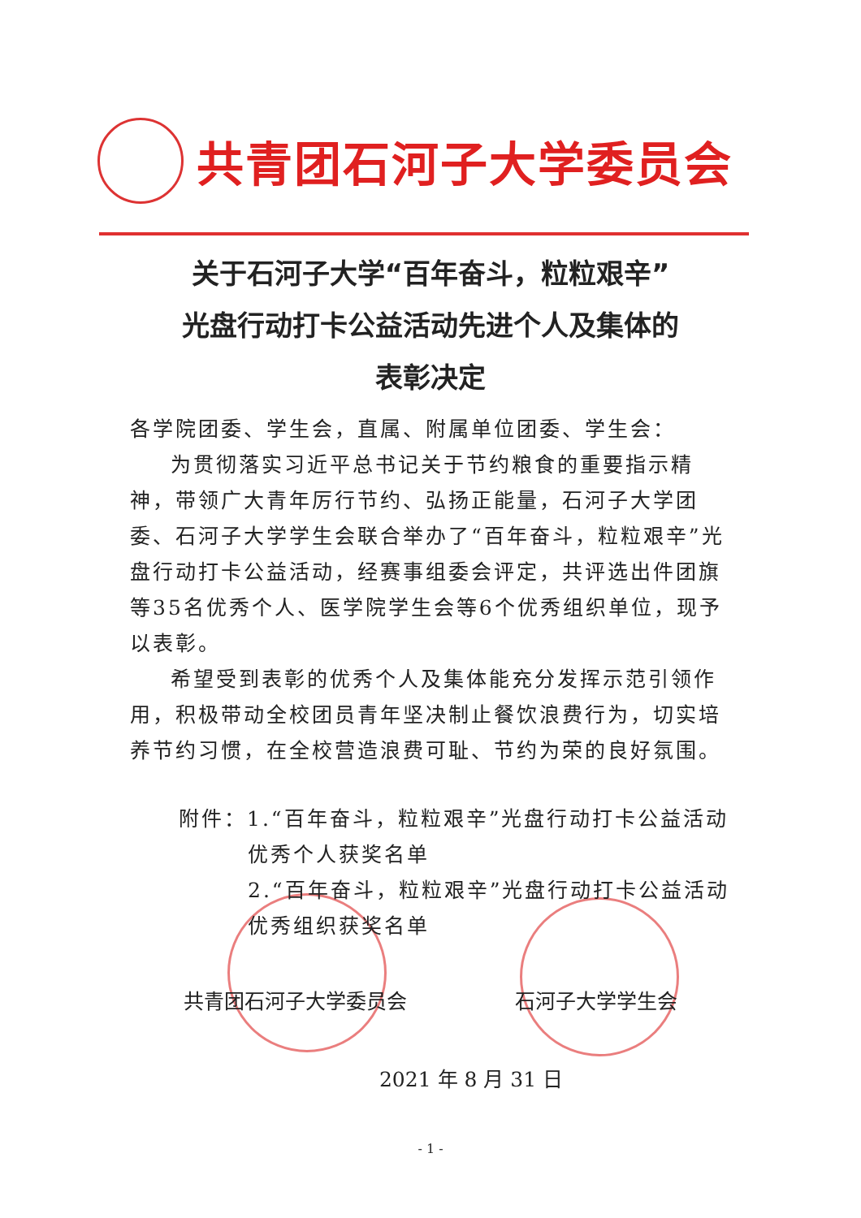共青团石河子大学委员会
关于石河子大学“百年奋斗，粒粒艰辛”
光盘行动打卡公益活动先进个人及集体的
表彰决定
各学院团委、学生会，直属、附属单位团委、学生会：
为贯彻落实习近平总书记关于节约粮食的重要指示精神，带领广大青年厉行节约、弘扬正能量，石河子大学团委、石河子大学学生会联合举办了“百年奋斗，粒粒艰辛”光盘行动打卡公益活动，经赛事组委会评定，共评选出件团旗等35名优秀个人、医学院学生会等6个优秀组织单位，现予以表彰。
希望受到表彰的优秀个人及集体能充分发挥示范引领作用，积极带动全校团员青年坚决制止餐饮浪费行为，切实培养节约习惯，在全校营造浪费可耻、节约为荣的良好氛围。
附件：1.“百年奋斗，粒粒艰辛”光盘行动打卡公益活动
优秀个人获奖名单
2.“百年奋斗，粒粒艰辛”光盘行动打卡公益活动
优秀组织获奖名单
共青团石河子大学委员会 石河子大学学生会
2021 年 8 月 31 日
- 1 -